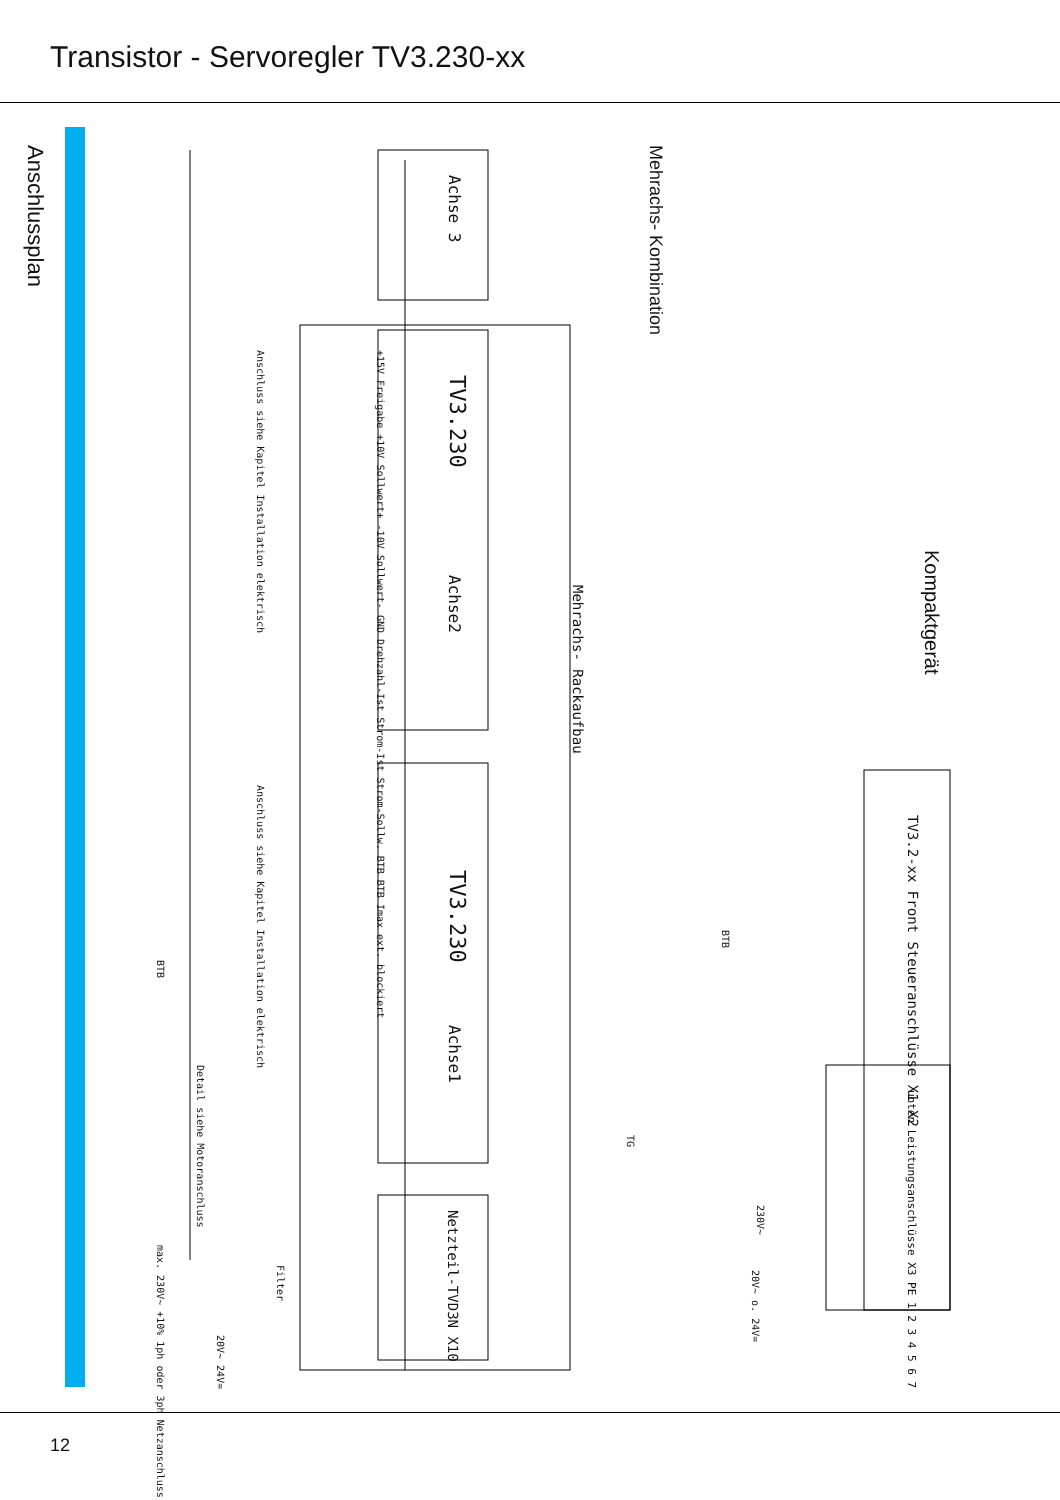Transistor - Servoregler TV3.230-xx
Anschlussplan
Mehrachs- Kombination
Kompaktgerät
Achse 3
TV3.230
Achse2
Mehrachs- Rackaufbau
TV3.230
Achse1
Netzteil-TVD3N X10
+15V Freigabe +10V Sollwert+ -10V Sollwert- GND Drehzahl-Ist Strom-Ist Strom-Sollw. BTB BTB Imax ext. blockiert
Anschluss siehe Kapitel Installation elektrisch
Anschluss siehe Kapitel Installation elektrisch
BTB
Detail siehe Motoranschluss
max. 230V~ +10% 1ph oder 3ph Netzanschluss
20V~ 24V=
Filter
TV3.2-xx Front Steueranschlüsse X1 X2
unten Leistungsanschlüsse X3 PE 1 2 3 4 5 6 7
BTB
230V~
20V~ o. 24V=
TG
12